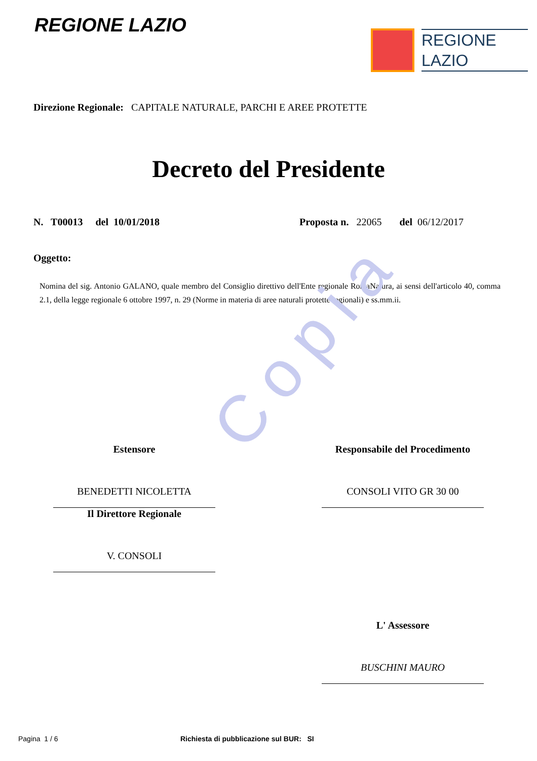Copia
REGIONE LAZIO
REGIONE
LAZIO
Direzione Regionale: CAPITALE NATURALE, PARCHI E AREE PROTETTE
Decreto del Presidente
N. T00013 del 10/01/2018 Proposta n. 22065 del 06/12/2017
Oggetto:
Nomina del sig. Antonio GALANO, quale membro del Consiglio direttivo dell'Ente regionale RomaNatura, ai sensi dell'articolo 40, comma 2.1, della legge regionale 6 ottobre 1997, n. 29 (Norme in materia di aree naturali protette regionali) e ss.mm.ii.
Estensore
BENEDETTI NICOLETTA
Il Direttore Regionale
V. CONSOLI
Responsabile del Procedimento
CONSOLI VITO GR 30 00
L' Assessore
BUSCHINI MAURO
Pagina 1 / 6 Richiesta di pubblicazione sul BUR: SI